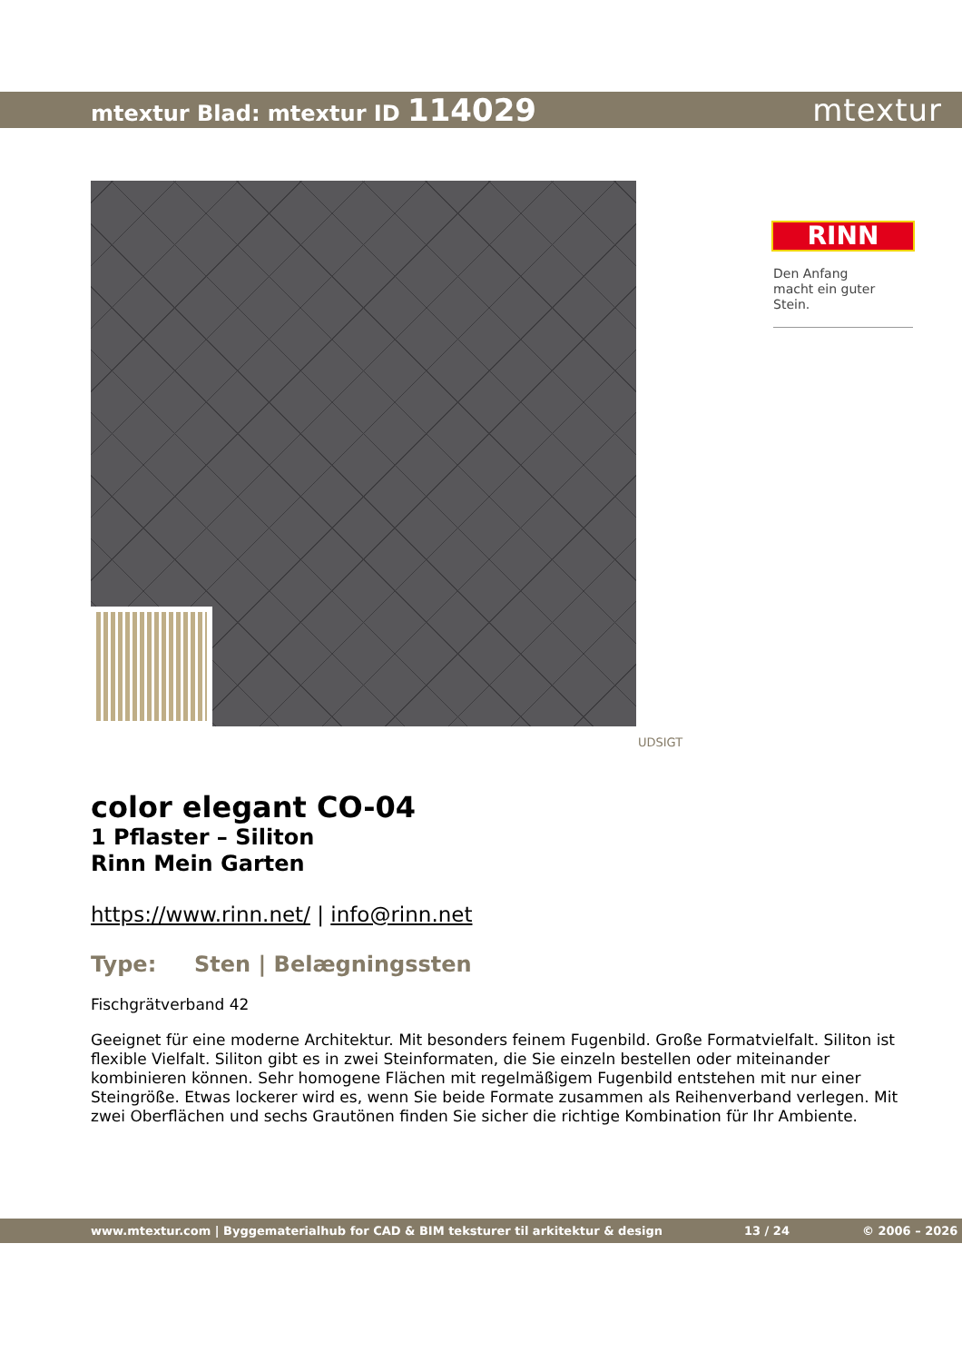mtextur Blad: mtextur ID 114029
mtextur
RINN
Den Anfang
macht ein guter Stein.
UDSIGT
color elegant CO-04
1 Pflaster – Siliton
Rinn Mein Garten
https://www.rinn.net/ | info@rinn.net
Type: Sten | Belægningssten
Fischgrätverband 42
Geeignet für eine moderne Architektur. Mit besonders feinem Fugenbild. Große Formatvielfalt. Siliton ist flexible Vielfalt. Siliton gibt es in zwei Steinformaten, die Sie einzeln bestellen oder miteinander kombinieren können. Sehr homogene Flächen mit regelmäßigem Fugenbild entstehen mit nur einer Steingröße. Etwas lockerer wird es, wenn Sie beide Formate zusammen als Reihenverband verlegen. Mit zwei Oberflächen und sechs Grautönen finden Sie sicher die richtige Kombination für Ihr Ambiente.
www.mtextur.com | Byggematerialhub for CAD & BIM teksturer til arkitektur & design 13 / 24 © 2006 – 2026